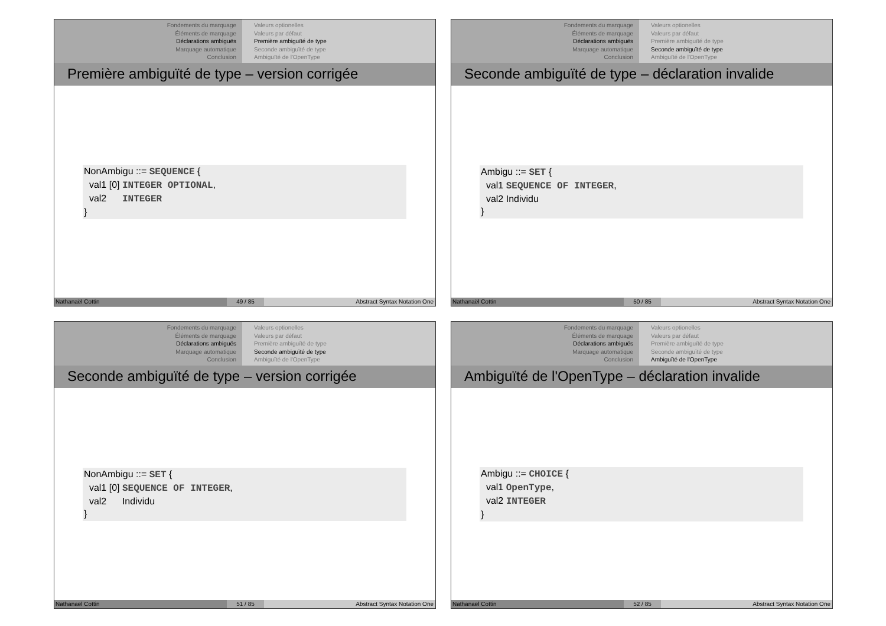Fondements du marquage
Éléments de marquage
Déclarations ambiguës
Marquage automatique
Conclusion
Valeurs optionelles
Valeurs par défaut
Première ambiguïté de type
Seconde ambiguïté de type
Ambiguïté de l'OpenType
Première ambiguïté de type – version corrigée
NonAmbigu ::= SEQUENCE {
val1 [0] INTEGER OPTIONAL,
val2 INTEGER
}
Nathanaël Cottin 49 / 85 Abstract Syntax Notation One
Fondements du marquage
Éléments de marquage
Déclarations ambiguës
Marquage automatique
Conclusion
Valeurs optionelles
Valeurs par défaut
Première ambiguïté de type
Seconde ambiguïté de type
Ambiguïté de l'OpenType
Seconde ambiguïté de type – déclaration invalide
Ambigu ::= SET {
val1 SEQUENCE OF INTEGER,
val2 Individu
}
Nathanaël Cottin 50 / 85 Abstract Syntax Notation One
Fondements du marquage
Éléments de marquage
Déclarations ambiguës
Marquage automatique
Conclusion
Valeurs optionelles
Valeurs par défaut
Première ambiguïté de type
Seconde ambiguïté de type
Ambiguïté de l'OpenType
Seconde ambiguïté de type – version corrigée
NonAmbigu ::= SET {
val1 [0] SEQUENCE OF INTEGER,
val2 Individu
}
Nathanaël Cottin 51 / 85 Abstract Syntax Notation One
Fondements du marquage
Éléments de marquage
Déclarations ambiguës
Marquage automatique
Conclusion
Valeurs optionelles
Valeurs par défaut
Première ambiguïté de type
Seconde ambiguïté de type
Ambiguïté de l'OpenType
Ambiguïté de l'OpenType – déclaration invalide
Ambigu ::= CHOICE {
val1 OpenType,
val2 INTEGER
}
Nathanaël Cottin 52 / 85 Abstract Syntax Notation One